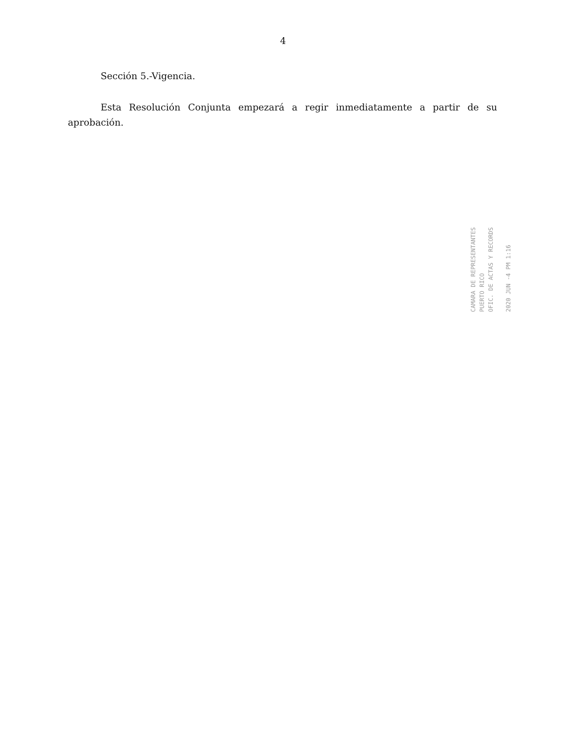4
Sección 5.-Vigencia.
Esta Resolución Conjunta empezará a regir inmediatamente a partir de su aprobación.
CAMARA DE REPRESENTANTES
PUERTO RICO
OFIC. DE ACTAS Y RECORDS
2020 JUN -4 PM 1:16